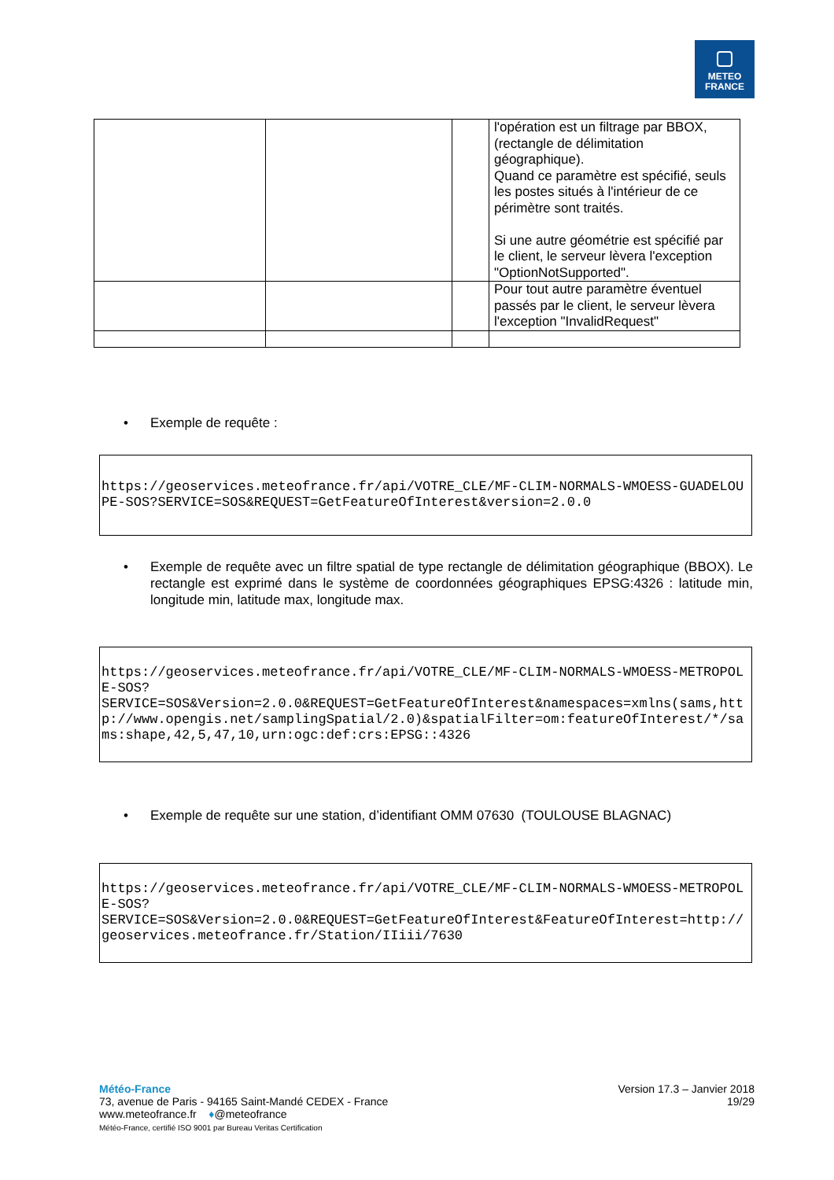METEO
FRANCE
| | | | l'opération est un filtrage par BBOX, (rectangle de délimitation géographique). Quand ce paramètre est spécifié, seuls les postes situés à l'intérieur de ce périmètre sont traités. Si une autre géométrie est spécifié par le client, le serveur lèvera l'exception "OptionNotSupported". |
| | | | Pour tout autre paramètre éventuel passés par le client, le serveur lèvera l'exception "InvalidRequest" |
•
Exemple de requête :
https://geoservices.meteofrance.fr/api/VOTRE_CLE/MF-CLIM-NORMALS-WMOESS-GUADELOUPE-SOS?SERVICE=SOS&REQUEST=GetFeatureOfInterest&version=2.0.0
•
Exemple de requête avec un filtre spatial de type rectangle de délimitation géographique (BBOX). Le rectangle est exprimé dans le système de coordonnées géographiques EPSG:4326 : latitude min, longitude min, latitude max, longitude max.
https://geoservices.meteofrance.fr/api/VOTRE_CLE/MF-CLIM-NORMALS-WMOESS-METROPOLE-SOS?
SERVICE=SOS&Version=2.0.0&REQUEST=GetFeatureOfInterest&namespaces=xmlns(sams,http://www.opengis.net/samplingSpatial/2.0)&spatialFilter=om:featureOfInterest/*/sams:shape,42,5,47,10,urn:ogc:def:crs:EPSG::4326
•
Exemple de requête sur une station, d’identifiant OMM 07630 (TOULOUSE BLAGNAC)
https://geoservices.meteofrance.fr/api/VOTRE_CLE/MF-CLIM-NORMALS-WMOESS-METROPOLE-SOS?
SERVICE=SOS&Version=2.0.0&REQUEST=GetFeatureOfInterest&FeatureOfInterest=http://geoservices.meteofrance.fr/Station/IIiii/7630
Météo-France
73, avenue de Paris - 94165 Saint-Mandé CEDEX - France
www.meteofrance.fr ♦@meteofrance
Météo-France, certifié ISO 9001 par Bureau Veritas Certification
Version 17.3 – Janvier 2018
19/29